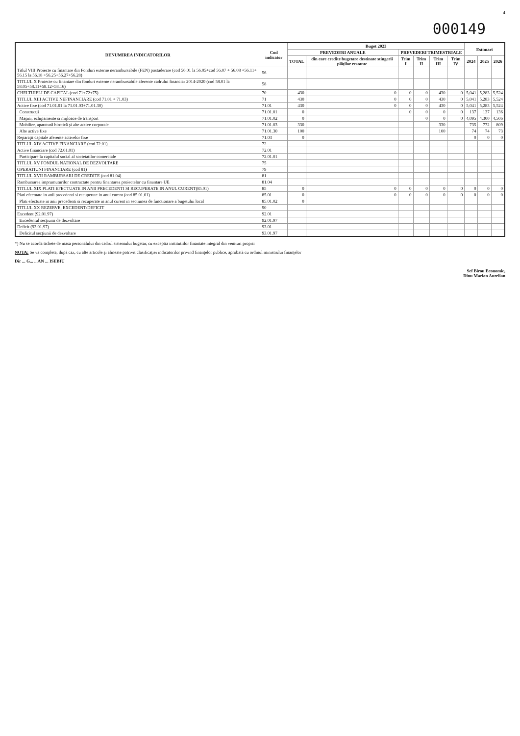4
000149
| DENUMIREA INDICATORILOR | Cod indicator | Buget 2023 | | | | | | Estimari | | |
| --- | --- | --- | --- | --- | --- | --- | --- | --- | --- | --- |
| | | PREVEDERI ANUALE | | PREVEDERI TRIMESTRIALE | | | | | | |
| | | TOTAL | din care credite bugetare destinate stingerii plăţilor restante | Trim I | Trim II | Trim III | Trim IV | 2024 | 2025 | 2026 |
| Titlul VIII Proiecte cu finantare din Fonduri externe nerambursabile (FEN) postaderare (cod 56.01 la 56.05+cod 56.07 + 56.08 +56.11+ 56.15 la 56.18 +56.25+56.27+56.28) | 56 | | | | | | | | | |
| TITLUL X Proiecte cu finantare din fonduri externe nerambursabile aferente cadrului financiar 2014-2020 (cod 58.01 la 58.05+58.11+58.12+58.16) | 58 | | | | | | | | | |
| CHELTUIELI DE CAPITAL (cod 71+72+75) | 70 | 430 | 0 | 0 | 0 | 430 | 0 | 5,041 | 5,283 | 5,524 |
| TITLUL XIII ACTIVE NEFINANCIARE (cod 71.01 + 71.03) | 71 | 430 | 0 | 0 | 0 | 430 | 0 | 5,041 | 5,283 | 5,524 |
| Active fixe (cod 71.01.01 la 71.01.03+71.01.30) | 71.01 | 430 | 0 | 0 | 0 | 430 | 0 | 5,041 | 5,283 | 5,524 |
| Construcţii | 71.01.01 | 0 | | 0 | 0 | 0 | 0 | 137 | 137 | 136 |
| Maşini, echipamente si mijloace de transport | 71.01.02 | 0 | | | 0 | 0 | 0 | 4,095 | 4,300 | 4,506 |
| Mobilier, aparatură birotică şi alte active corporale | 71.01.03 | 330 | | | | 330 | | 735 | 772 | 809 |
| Alte active fixe | 71.01.30 | 100 | | | | 100 | | 74 | 74 | 73 |
| Reparaţii capitale aferente activelor fixe | 71.03 | 0 | | | | | | 0 | 0 | 0 |
| TITLUL XIV ACTIVE FINANCIARE (cod 72.01) | 72 | | | | | | | | | |
| Active financiare (cod 72.01.01) | 72.01 | | | | | | | | | |
| Participare la capitalul social al societatilor comerciale | 72.01.01 | | | | | | | | | |
| TITLUL XV FONDUL NATIONAL DE DEZVOLTARE | 75 | | | | | | | | | |
| OPERATIUNI FINANCIARE (cod 81) | 79 | | | | | | | | | |
| TITLUL XVII RAMBURSARI DE CREDITE (cod 81.04) | 81 | | | | | | | | | |
| Rambursarea imprumuturilor contractate pentru finantarea proiectelor cu finantare UE | 81.04 | | | | | | | | | |
| TITLUL XIX PLATI EFECTUATE IN ANII PRECEDENTI SI RECUPERATE IN ANUL CURENT(85.01) | 85 | 0 | 0 | 0 | 0 | 0 | 0 | 0 | 0 | 0 |
| Plati efectuate in anii precedenti si recuperate in anul curent (cod 85.01.01) | 85.01 | 0 | 0 | 0 | 0 | 0 | 0 | 0 | 0 | 0 |
| Plati efectuate in anii precedenti si recuperate in anul curent in sectiunea de functionare a bugetului local | 85.01.02 | 0 | | | | | | | | |
| TITLUL XX REZERVE, EXCEDENT/DEFICIT | 90 | | | | | | | | | |
| Excedent (92.01.97) | 92.01 | | | | | | | | | |
| Excedentul secţiunii de dezvoltare | 92.01.97 | | | | | | | | | |
| Deficit (93.01.97) | 93.01 | | | | | | | | | |
| Deficitul secţiunii de dezvoltare | 93.01.97 | | | | | | | | | |
*) Nu se acorda tichete de masa personalului din cadrul sistemului bugetar, cu exceptia institutiilor finantate integral din venituri proprii
NOTA: Se va completa, după caz, cu alte articole şi alineate potrivit clasificaţiei indicatorilor privind finanţelor publice, aprobată cu ordinul ministrului finanţelor
Dir ... G... ...AN ... ISEBIU
Sef Birou Economic,
Dinu Marian Aurelian